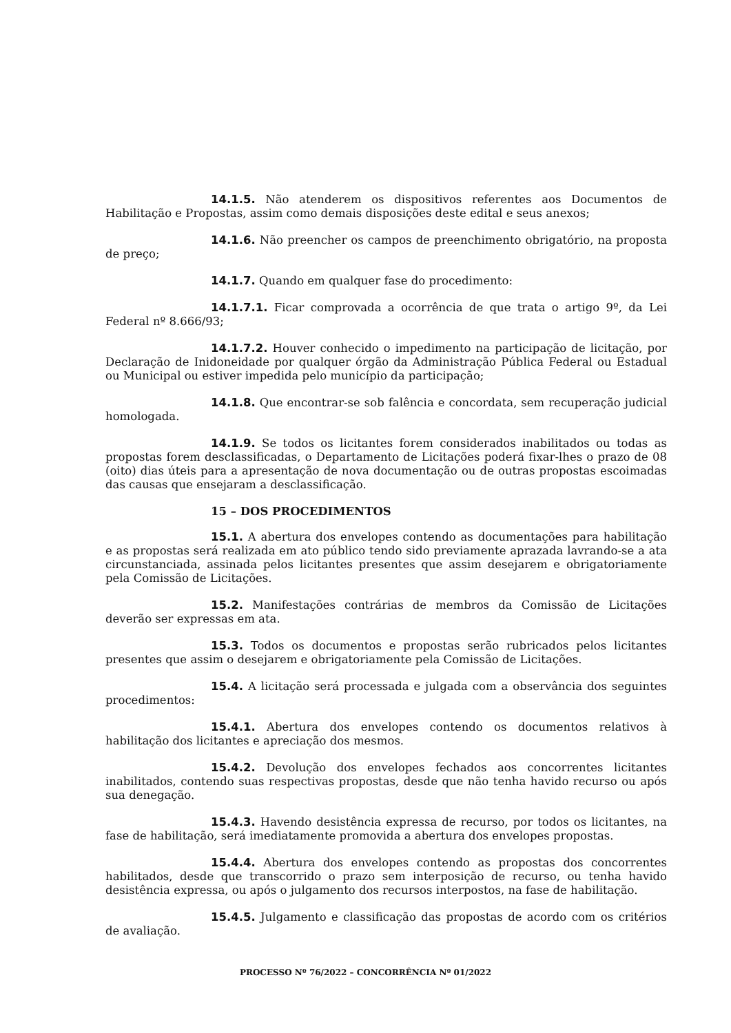14.1.5. Não atenderem os dispositivos referentes aos Documentos de Habilitação e Propostas, assim como demais disposições deste edital e seus anexos;
14.1.6. Não preencher os campos de preenchimento obrigatório, na proposta de preço;
14.1.7. Quando em qualquer fase do procedimento:
14.1.7.1. Ficar comprovada a ocorrência de que trata o artigo 9º, da Lei Federal nº 8.666/93;
14.1.7.2. Houver conhecido o impedimento na participação de licitação, por Declaração de Inidoneidade por qualquer órgão da Administração Pública Federal ou Estadual ou Municipal ou estiver impedida pelo município da participação;
14.1.8. Que encontrar-se sob falência e concordata, sem recuperação judicial homologada.
14.1.9. Se todos os licitantes forem considerados inabilitados ou todas as propostas forem desclassificadas, o Departamento de Licitações poderá fixar-lhes o prazo de 08 (oito) dias úteis para a apresentação de nova documentação ou de outras propostas escoimadas das causas que ensejaram a desclassificação.
15 – DOS PROCEDIMENTOS
15.1. A abertura dos envelopes contendo as documentações para habilitação e as propostas será realizada em ato público tendo sido previamente aprazada lavrando-se a ata circunstanciada, assinada pelos licitantes presentes que assim desejarem e obrigatoriamente pela Comissão de Licitações.
15.2. Manifestações contrárias de membros da Comissão de Licitações deverão ser expressas em ata.
15.3. Todos os documentos e propostas serão rubricados pelos licitantes presentes que assim o desejarem e obrigatoriamente pela Comissão de Licitações.
15.4. A licitação será processada e julgada com a observância dos seguintes procedimentos:
15.4.1. Abertura dos envelopes contendo os documentos relativos à habilitação dos licitantes e apreciação dos mesmos.
15.4.2. Devolução dos envelopes fechados aos concorrentes licitantes inabilitados, contendo suas respectivas propostas, desde que não tenha havido recurso ou após sua denegação.
15.4.3. Havendo desistência expressa de recurso, por todos os licitantes, na fase de habilitação, será imediatamente promovida a abertura dos envelopes propostas.
15.4.4. Abertura dos envelopes contendo as propostas dos concorrentes habilitados, desde que transcorrido o prazo sem interposição de recurso, ou tenha havido desistência expressa, ou após o julgamento dos recursos interpostos, na fase de habilitação.
15.4.5. Julgamento e classificação das propostas de acordo com os critérios de avaliação.
PROCESSO Nº 76/2022 – CONCORRÊNCIA Nº 01/2022